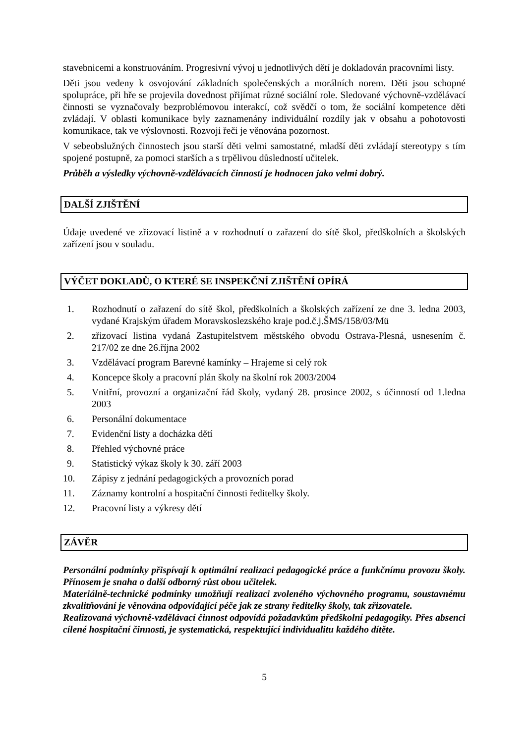stavebnicemi a konstruováním. Progresivní vývoj u jednotlivých dětí je dokladován pracovními listy.
Děti jsou vedeny k osvojování základních společenských a morálních norem. Děti jsou schopné spolupráce, při hře se projevila dovednost přijímat různé sociální role. Sledované výchovně-vzdělávací činnosti se vyznačovaly bezproblémovou interakcí, což svědčí o tom, že sociální kompetence děti zvládají. V oblasti komunikace byly zaznamenány individuální rozdíly jak v obsahu a pohotovosti komunikace, tak ve výslovnosti. Rozvoji řeči je věnována pozornost.
V sebeobslužných činnostech jsou starší děti velmi samostatné, mladší děti zvládají stereotypy s tím spojené postupně, za pomoci starších a s trpělivou důsledností učitelek.
Průběh a výsledky výchovně-vzdělávacích činností je hodnocen jako velmi dobrý.
DALŠÍ ZJIŠTĚNÍ
Údaje uvedené ve zřizovací listině a v rozhodnutí o zařazení do sítě škol, předškolních a školských zařízení jsou v souladu.
VÝČET DOKLADŮ, O KTERÉ SE INSPEKČNÍ ZJIŠTĚNÍ OPÍRÁ
1. Rozhodnutí o zařazení do sítě škol, předškolních a školských zařízení ze dne 3. ledna 2003, vydané Krajským úřadem Moravskoslezského kraje pod.č.j.ŠMS/158/03/Mü
2. zřizovací listina vydaná Zastupitelstvem městského obvodu Ostrava-Plesná, usnesením č. 217/02 ze dne 26.října 2002
3. Vzdělávací program Barevné kamínky – Hrajeme si celý rok
4. Koncepce školy a pracovní plán školy na školní rok 2003/2004
5. Vnitřní, provozní a organizační řád školy, vydaný 28. prosince 2002, s účinností od 1.ledna 2003
6. Personální dokumentace
7. Evidenční listy a docházka dětí
8. Přehled výchovné práce
9. Statistický výkaz školy k 30. září 2003
10. Zápisy z jednání pedagogických a provozních porad
11. Záznamy kontrolní a hospitační činnosti ředitelky školy.
12. Pracovní listy a výkresy dětí
ZÁVĚR
Personální podmínky přispívají k optimální realizaci pedagogické práce a funkčnímu provozu školy. Přínosem je snaha o další odborný růst obou učitelek.
Materiálně-technické podmínky umožňují realizaci zvoleného výchovného programu, soustavnému zkvalitňování je věnována odpovídající péče jak ze strany ředitelky školy, tak zřizovatele.
Realizovaná výchovně-vzdělávací činnost odpovídá požadavkům předškolní pedagogiky. Přes absenci cílené hospitační činnosti, je systematická, respektující individualitu každého dítěte.
5